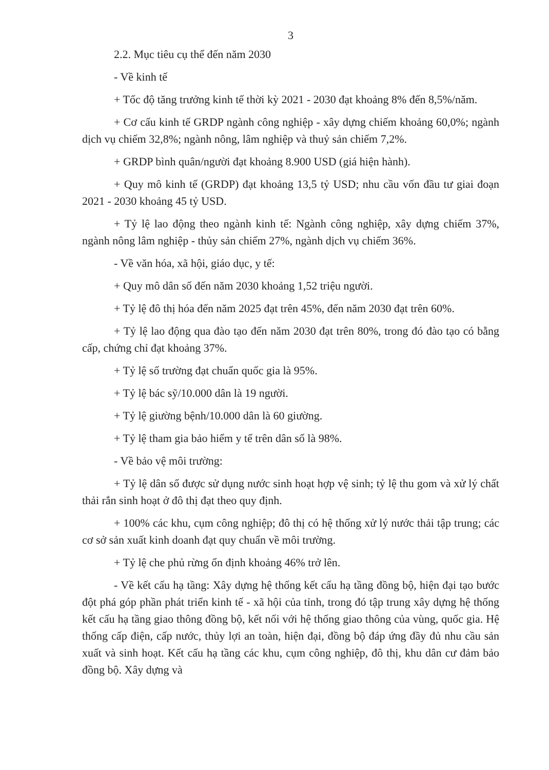3
2.2. Mục tiêu cụ thể đến năm 2030
- Về kinh tế
+ Tốc độ tăng trưởng kinh tế thời kỳ 2021 - 2030 đạt khoảng 8% đến 8,5%/năm.
+ Cơ cấu kinh tế GRDP ngành công nghiệp - xây dựng chiếm khoảng 60,0%; ngành dịch vụ chiếm 32,8%; ngành nông, lâm nghiệp và thuỷ sản chiếm 7,2%.
+ GRDP bình quân/người đạt khoảng 8.900 USD (giá hiện hành).
+ Quy mô kinh tế (GRDP) đạt khoảng 13,5 tỷ USD; nhu cầu vốn đầu tư giai đoạn 2021 - 2030 khoảng 45 tỷ USD.
+ Tỷ lệ lao động theo ngành kinh tế: Ngành công nghiệp, xây dựng chiếm 37%, ngành nông lâm nghiệp - thủy sản chiếm 27%, ngành dịch vụ chiếm 36%.
- Về văn hóa, xã hội, giáo dục, y tế:
+ Quy mô dân số đến năm 2030 khoảng 1,52 triệu người.
+ Tỷ lệ đô thị hóa đến năm 2025 đạt trên 45%, đến năm 2030 đạt trên 60%.
+ Tỷ lệ lao động qua đào tạo đến năm 2030 đạt trên 80%, trong đó đào tạo có bằng cấp, chứng chỉ đạt khoảng 37%.
+ Tỷ lệ số trường đạt chuẩn quốc gia là 95%.
+ Tỷ lệ bác sỹ/10.000 dân là 19 người.
+ Tỷ lệ giường bệnh/10.000 dân là 60 giường.
+ Tỷ lệ tham gia bảo hiểm y tế trên dân số là 98%.
- Về bảo vệ môi trường:
+ Tỷ lệ dân số được sử dụng nước sinh hoạt hợp vệ sinh; tỷ lệ thu gom và xử lý chất thải rắn sinh hoạt ở đô thị đạt theo quy định.
+ 100% các khu, cụm công nghiệp; đô thị có hệ thống xử lý nước thải tập trung; các cơ sở sản xuất kinh doanh đạt quy chuẩn về môi trường.
+ Tỷ lệ che phủ rừng ổn định khoảng 46% trở lên.
- Về kết cấu hạ tầng: Xây dựng hệ thống kết cấu hạ tầng đồng bộ, hiện đại tạo bước đột phá góp phần phát triển kinh tế - xã hội của tỉnh, trong đó tập trung xây dựng hệ thống kết cấu hạ tầng giao thông đồng bộ, kết nối với hệ thống giao thông của vùng, quốc gia. Hệ thống cấp điện, cấp nước, thủy lợi an toàn, hiện đại, đồng bộ đáp ứng đầy đủ nhu cầu sản xuất và sinh hoạt. Kết cấu hạ tầng các khu, cụm công nghiệp, đô thị, khu dân cư đảm bảo đồng bộ. Xây dựng và